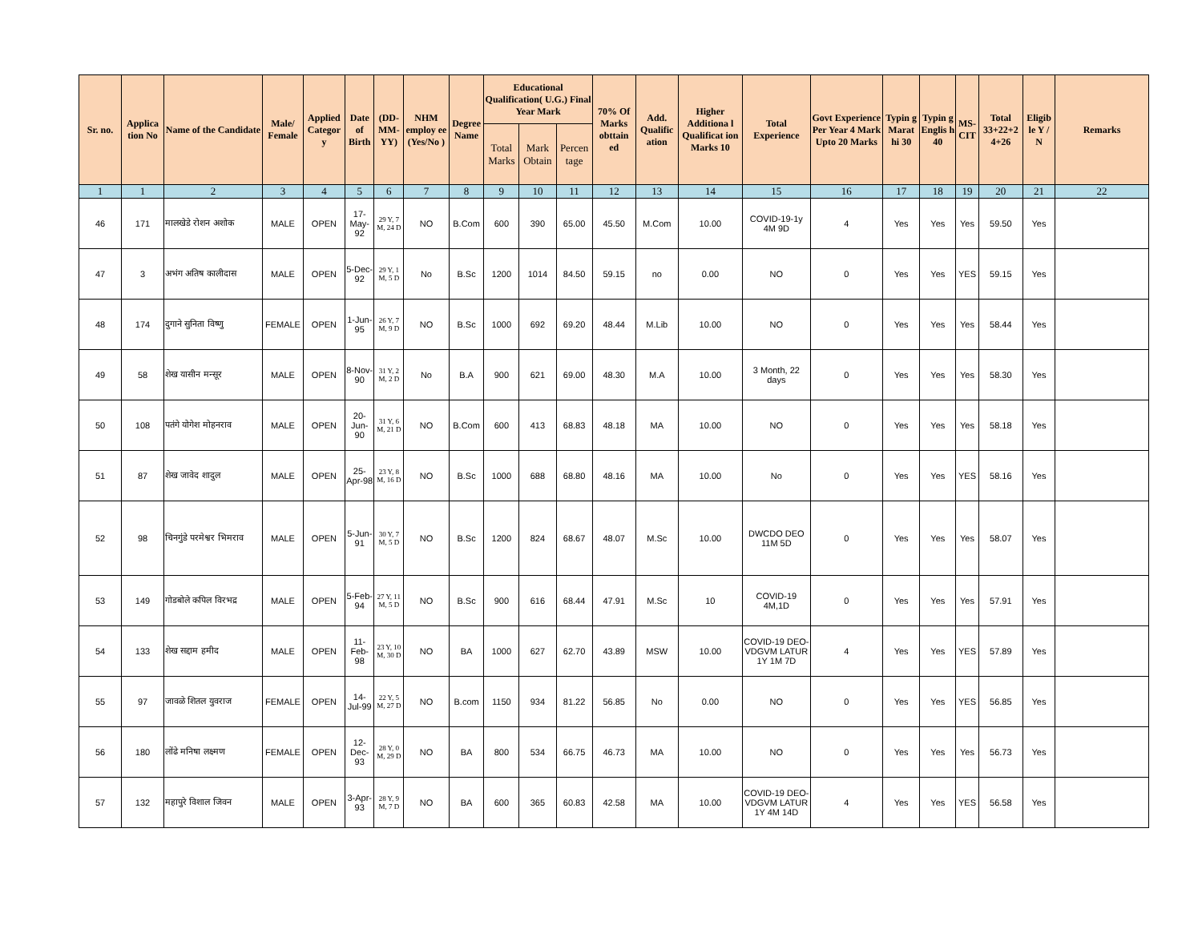| Sr. no. | Applica tion No | Name of the Candidate | Male/ Female | Applied Categor y | Date of Birth | (DD-MM-YY) | NHM employ ee (Yes/No ) | Degree Name | Educational Qualification( U.G.) Final Year Mark | | | 70% Of Marks obttain ed | Add. Qualific ation | Higher Additiona l Qualificat ion Marks 10 | Total Experience | Govt Experience Per Year 4 Mark Upto 20 Marks | Typin g Marat hi 30 | Typin g Englis h 40 | MS-CIT | Total 33+22+2 4+26 | Eligib le Y / N | Remarks |
| --- | --- | --- | --- | --- | --- | --- | --- | --- | --- | --- | --- | --- | --- | --- | --- | --- | --- | --- | --- | --- | --- | --- |
| | | | | | | | | | Total Marks | Mark Obtain | Percen tage | | | | | | | | | | | |
| 1 | 1 | 2 | 3 | 4 | 5 | 6 | 7 | 8 | 9 | 10 | 11 | 12 | 13 | 14 | 15 | 16 | 17 | 18 | 19 | 20 | 21 | 22 |
| 46 | 171 | मालखेडे रोशन अशोक | MALE | OPEN | 17-May-92 | 29 Y, 7 M, 24 D | NO | B.Com | 600 | 390 | 65.00 | 45.50 | M.Com | 10.00 | COVID-19-1y 4M 9D | 4 | Yes | Yes | Yes | 59.50 | Yes | |
| 47 | 3 | अभंग अतिष कालीदास | MALE | OPEN | 5-Dec-92 | 29 Y, 1 M, 5 D | No | B.Sc | 1200 | 1014 | 84.50 | 59.15 | no | 0.00 | NO | 0 | Yes | Yes | YES | 59.15 | Yes | |
| 48 | 174 | दुगाने सुनिता विष्णु | FEMALE | OPEN | 1-Jun-95 | 26 Y, 7 M, 9 D | NO | B.Sc | 1000 | 692 | 69.20 | 48.44 | M.Lib | 10.00 | NO | 0 | Yes | Yes | Yes | 58.44 | Yes | |
| 49 | 58 | शेख यासीन मन्सूर | MALE | OPEN | 8-Nov-90 | 31 Y, 2 M, 2 D | No | B.A | 900 | 621 | 69.00 | 48.30 | M.A | 10.00 | 3 Month, 22 days | 0 | Yes | Yes | Yes | 58.30 | Yes | |
| 50 | 108 | पतंगे योगेश मोहनराव | MALE | OPEN | 20-Jun-90 | 31 Y, 6 M, 21 D | NO | B.Com | 600 | 413 | 68.83 | 48.18 | MA | 10.00 | NO | 0 | Yes | Yes | Yes | 58.18 | Yes | |
| 51 | 87 | शेख जावेद शादुल | MALE | OPEN | 25-Apr-98 | 23 Y, 8 M, 16 D | NO | B.Sc | 1000 | 688 | 68.80 | 48.16 | MA | 10.00 | No | 0 | Yes | Yes | YES | 58.16 | Yes | |
| 52 | 98 | चिनगुंडे परमेश्वर भिमराव | MALE | OPEN | 5-Jun-91 | 30 Y, 7 M, 5 D | NO | B.Sc | 1200 | 824 | 68.67 | 48.07 | M.Sc | 10.00 | DWCDO DEO 11M 5D | 0 | Yes | Yes | Yes | 58.07 | Yes | |
| 53 | 149 | गोडबोले कपिल विरभद्र | MALE | OPEN | 5-Feb-94 | 27 Y, 11 M, 5 D | NO | B.Sc | 900 | 616 | 68.44 | 47.91 | M.Sc | 10 | COVID-19 4M,1D | 0 | Yes | Yes | Yes | 57.91 | Yes | |
| 54 | 133 | शेख सद्दाम हमीद | MALE | OPEN | 11-Feb-98 | 23 Y, 10 M, 30 D | NO | BA | 1000 | 627 | 62.70 | 43.89 | MSW | 10.00 | COVID-19 DEO-VDGVM LATUR 1Y 1M 7D | 4 | Yes | Yes | YES | 57.89 | Yes | |
| 55 | 97 | जावळे शितल युवराज | FEMALE | OPEN | 14-Jul-99 | 22 Y, 5 M, 27 D | NO | B.com | 1150 | 934 | 81.22 | 56.85 | No | 0.00 | NO | 0 | Yes | Yes | YES | 56.85 | Yes | |
| 56 | 180 | लोंढे मनिषा लक्ष्मण | FEMALE | OPEN | 12-Dec-93 | 28 Y, 0 M, 29 D | NO | BA | 800 | 534 | 66.75 | 46.73 | MA | 10.00 | NO | 0 | Yes | Yes | Yes | 56.73 | Yes | |
| 57 | 132 | महापुरे विशाल जिवन | MALE | OPEN | 3-Apr-93 | 28 Y, 9 M, 7 D | NO | BA | 600 | 365 | 60.83 | 42.58 | MA | 10.00 | COVID-19 DEO-VDGVM LATUR 1Y 4M 14D | 4 | Yes | Yes | YES | 56.58 | Yes | |